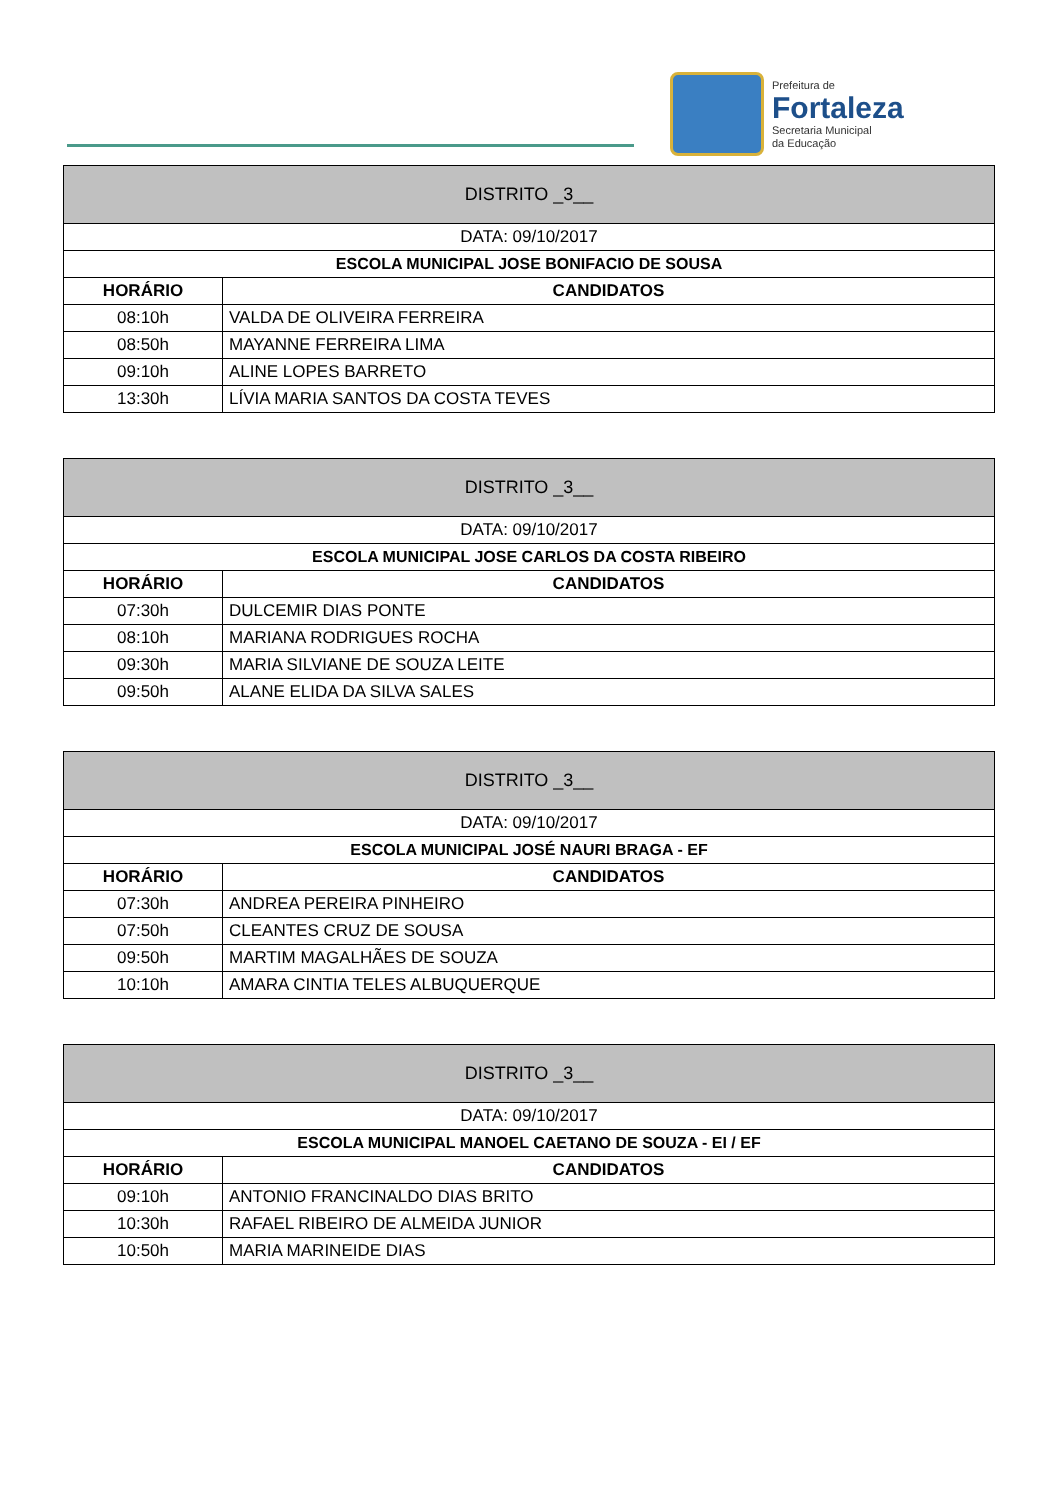Prefeitura de
Fortaleza
Secretaria Municipal
da Educação
| DISTRITO _3__ | |
| --- | --- |
| DATA: 09/10/2017 | |
| ESCOLA MUNICIPAL JOSE BONIFACIO DE SOUSA | |
| HORÁRIO | CANDIDATOS |
| 08:10h | VALDA DE OLIVEIRA FERREIRA |
| 08:50h | MAYANNE FERREIRA LIMA |
| 09:10h | ALINE LOPES BARRETO |
| 13:30h | LÍVIA MARIA SANTOS DA COSTA TEVES |
| DISTRITO _3__ | |
| --- | --- |
| DATA: 09/10/2017 | |
| ESCOLA MUNICIPAL JOSE CARLOS DA COSTA RIBEIRO | |
| HORÁRIO | CANDIDATOS |
| 07:30h | DULCEMIR DIAS PONTE |
| 08:10h | MARIANA RODRIGUES ROCHA |
| 09:30h | MARIA SILVIANE DE SOUZA LEITE |
| 09:50h | ALANE ELIDA DA SILVA SALES |
| DISTRITO _3__ | |
| --- | --- |
| DATA: 09/10/2017 | |
| ESCOLA MUNICIPAL JOSÉ NAURI BRAGA - EF | |
| HORÁRIO | CANDIDATOS |
| 07:30h | ANDREA PEREIRA PINHEIRO |
| 07:50h | CLEANTES CRUZ DE SOUSA |
| 09:50h | MARTIM MAGALHÃES DE SOUZA |
| 10:10h | AMARA CINTIA TELES ALBUQUERQUE |
| DISTRITO _3__ | |
| --- | --- |
| DATA: 09/10/2017 | |
| ESCOLA MUNICIPAL MANOEL CAETANO DE SOUZA - EI / EF | |
| HORÁRIO | CANDIDATOS |
| 09:10h | ANTONIO FRANCINALDO DIAS BRITO |
| 10:30h | RAFAEL RIBEIRO DE ALMEIDA JUNIOR |
| 10:50h | MARIA MARINEIDE DIAS |